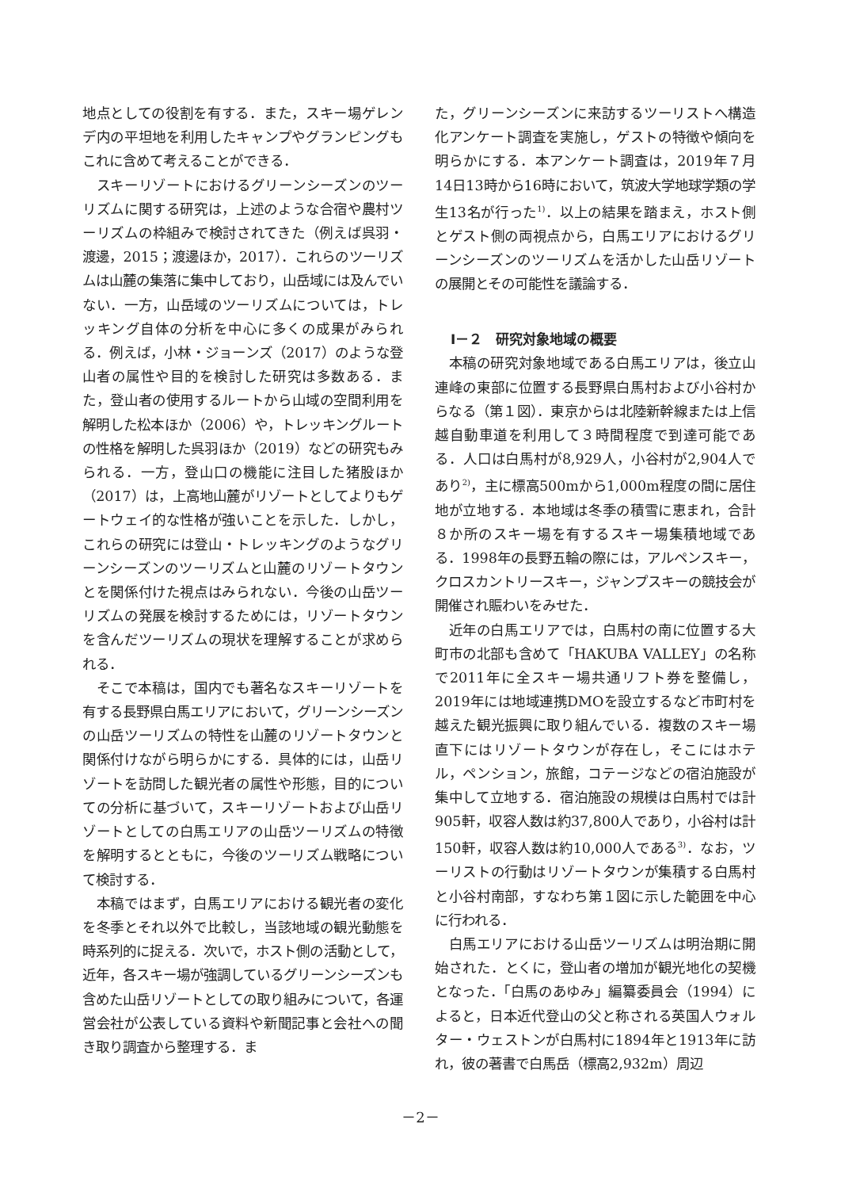地点としての役割を有する．また，スキー場ゲレンデ内の平坦地を利用したキャンプやグランピングもこれに含めて考えることができる．
スキーリゾートにおけるグリーンシーズンのツーリズムに関する研究は，上述のような合宿や農村ツーリズムの枠組みで検討されてきた（例えば呉羽・渡邊，2015；渡邊ほか，2017）．これらのツーリズムは山麓の集落に集中しており，山岳域には及んでいない．一方，山岳域のツーリズムについては，トレッキング自体の分析を中心に多くの成果がみられる．例えば，小林・ジョーンズ（2017）のような登山者の属性や目的を検討した研究は多数ある．また，登山者の使用するルートから山域の空間利用を解明した松本ほか（2006）や，トレッキングルートの性格を解明した呉羽ほか（2019）などの研究もみられる．一方，登山口の機能に注目した猪股ほか（2017）は，上高地山麓がリゾートとしてよりもゲートウェイ的な性格が強いことを示した．しかし，これらの研究には登山・トレッキングのようなグリーンシーズンのツーリズムと山麓のリゾートタウンとを関係付けた視点はみられない．今後の山岳ツーリズムの発展を検討するためには，リゾートタウンを含んだツーリズムの現状を理解することが求められる．
そこで本稿は，国内でも著名なスキーリゾートを有する長野県白馬エリアにおいて，グリーンシーズンの山岳ツーリズムの特性を山麓のリゾートタウンと関係付けながら明らかにする．具体的には，山岳リゾートを訪問した観光者の属性や形態，目的についての分析に基づいて，スキーリゾートおよび山岳リゾートとしての白馬エリアの山岳ツーリズムの特徴を解明するとともに，今後のツーリズム戦略について検討する．
本稿ではまず，白馬エリアにおける観光者の変化を冬季とそれ以外で比較し，当該地域の観光動態を時系列的に捉える．次いで，ホスト側の活動として，近年，各スキー場が強調しているグリーンシーズンも含めた山岳リゾートとしての取り組みについて，各運営会社が公表している資料や新聞記事と会社への聞き取り調査から整理する．ま
た，グリーンシーズンに来訪するツーリストへ構造化アンケート調査を実施し，ゲストの特徴や傾向を明らかにする．本アンケート調査は，2019年７月14日13時から16時において，筑波大学地球学類の学生13名が行った<sup>1)</sup>．以上の結果を踏まえ，ホスト側とゲスト側の両視点から，白馬エリアにおけるグリーンシーズンのツーリズムを活かした山岳リゾートの展開とその可能性を議論する．
Ⅰ－２　研究対象地域の概要
本稿の研究対象地域である白馬エリアは，後立山連峰の東部に位置する長野県白馬村および小谷村からなる（第１図）．東京からは北陸新幹線または上信越自動車道を利用して３時間程度で到達可能である．人口は白馬村が8,929人，小谷村が2,904人であり<sup>2)</sup>，主に標高500mから1,000m程度の間に居住地が立地する．本地域は冬季の積雪に恵まれ，合計８か所のスキー場を有するスキー場集積地域である．1998年の長野五輪の際には，アルペンスキー，クロスカントリースキー，ジャンプスキーの競技会が開催され賑わいをみせた．
近年の白馬エリアでは，白馬村の南に位置する大町市の北部も含めて「HAKUBA VALLEY」の名称で2011年に全スキー場共通リフト券を整備し，2019年には地域連携DMOを設立するなど市町村を越えた観光振興に取り組んでいる．複数のスキー場直下にはリゾートタウンが存在し，そこにはホテル，ペンション，旅館，コテージなどの宿泊施設が集中して立地する．宿泊施設の規模は白馬村では計905軒，収容人数は約37,800人であり，小谷村は計150軒，収容人数は約10,000人である<sup>3)</sup>．なお，ツーリストの行動はリゾートタウンが集積する白馬村と小谷村南部，すなわち第１図に示した範囲を中心に行われる．
白馬エリアにおける山岳ツーリズムは明治期に開始された．とくに，登山者の増加が観光地化の契機となった．「白馬のあゆみ」編纂委員会（1994）によると，日本近代登山の父と称される英国人ウォルター・ウェストンが白馬村に1894年と1913年に訪れ，彼の著書で白馬岳（標高2,932m）周辺
－2－